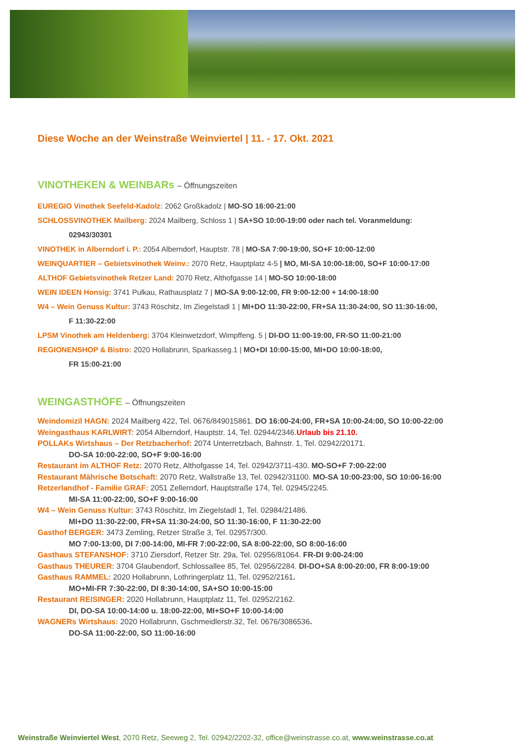Diese Woche an der Weinstraße Weinviertel | 11. - 17. Okt. 2021
VINOTHEKEN & WEINBARs – Öffnungszeiten
EUREGIO Vinothek Seefeld-Kadolz: 2062 Großkadolz | MO-SO 16:00-21:00
SCHLOSSVINOTHEK Mailberg: 2024 Mailberg, Schloss 1 | SA+SO 10:00-19:00 oder nach tel. Voranmeldung:
02943/30301
VINOTHEK in Alberndorf i. P.: 2054 Alberndorf, Hauptstr. 78 | MO-SA 7:00-19:00, SO+F 10:00-12:00
WEINQUARTIER – Gebietsvinothek Weinv.: 2070 Retz, Hauptplatz 4-5 | MO, MI-SA 10:00-18:00, SO+F 10:00-17:00
ALTHOF Gebietsvinothek Retzer Land: 2070 Retz, Althofgasse 14 | MO-SO 10:00-18:00
WEIN IDEEN Honsig: 3741 Pulkau, Rathausplatz 7 | MO-SA 9:00-12:00, FR 9:00-12:00 + 14:00-18:00
W4 – Wein Genuss Kultur: 3743 Röschitz, Im Ziegelstadl 1 | MI+DO 11:30-22:00, FR+SA 11:30-24:00, SO 11:30-16:00,
F 11:30-22:00
LPSM Vinothek am Heldenberg: 3704 Kleinwetzdorf, Wimpffeng. 5 | DI-DO 11:00-19:00, FR-SO 11:00-21:00
REGIONENSHOP & Bistro: 2020 Hollabrunn, Sparkasseg.1 | MO+DI 10:00-15:00, MI+DO 10:00-18:00,
FR 15:00-21:00
WEINGASTHÖFE – Öffnungszeiten
Weindomizil HAGN: 2024 Mailberg 422, Tel. 0676/849015861. DO 16:00-24:00, FR+SA 10:00-24:00, SO 10:00-22:00
Weingasthaus KARLWIRT: 2054 Alberndorf, Hauptstr. 14, Tel. 02944/2346.Urlaub bis 21.10.
POLLAKs Wirtshaus – Der Retzbacherhof: 2074 Unterretzbach, Bahnstr. 1, Tel. 02942/20171.
DO-SA 10:00-22:00, SO+F 9:00-16:00
Restaurant im ALTHOF Retz: 2070 Retz, Althofgasse 14, Tel. 02942/3711-430. MO-SO+F 7:00-22:00
Restaurant Mährische Botschaft: 2070 Retz, Wallstraße 13, Tel. 02942/31100. MO-SA 10:00-23:00, SO 10:00-16:00
Retzerlandhof - Familie GRAF: 2051 Zellerndorf, Hauptstraße 174, Tel. 02945/2245.
MI-SA 11:00-22:00, SO+F 9:00-16:00
W4 – Wein Genuss Kultur: 3743 Röschitz, Im Ziegelstadl 1, Tel. 02984/21486.
MI+DO 11:30-22:00, FR+SA 11:30-24:00, SO 11:30-16:00, F 11:30-22:00
Gasthof BERGER: 3473 Zemling, Retzer Straße 3, Tel. 02957/300.
MO 7:00-13:00, DI 7:00-14:00, MI-FR 7:00-22:00, SA 8:00-22:00, SO 8:00-16:00
Gasthaus STEFANSHOF: 3710 Ziersdorf, Retzer Str. 29a, Tel. 02956/81064. FR-DI 9:00-24:00
Gasthaus THEURER: 3704 Glaubendorf, Schlossallee 85, Tel. 02956/2284. DI-DO+SA 8:00-20:00, FR 8:00-19:00
Gasthaus RAMMEL: 2020 Hollabrunn, Lothringerplatz 11, Tel. 02952/2161.
MO+MI-FR 7:30-22:00, DI 8:30-14:00, SA+SO 10:00-15:00
Restaurant REISINGER: 2020 Hollabrunn, Hauptplatz 11, Tel. 02952/2162.
DI, DO-SA 10:00-14:00 u. 18:00-22:00, MI+SO+F 10:00-14:00
WAGNERs Wirtshaus: 2020 Hollabrunn, Gschmeidlerstr.32, Tel. 0676/3086536.
DO-SA 11:00-22:00, SO 11:00-16:00
Weinstraße Weinviertel West, 2070 Retz, Seeweg 2, Tel. 02942/2202-32, office@weinstrasse.co.at, www.weinstrasse.co.at